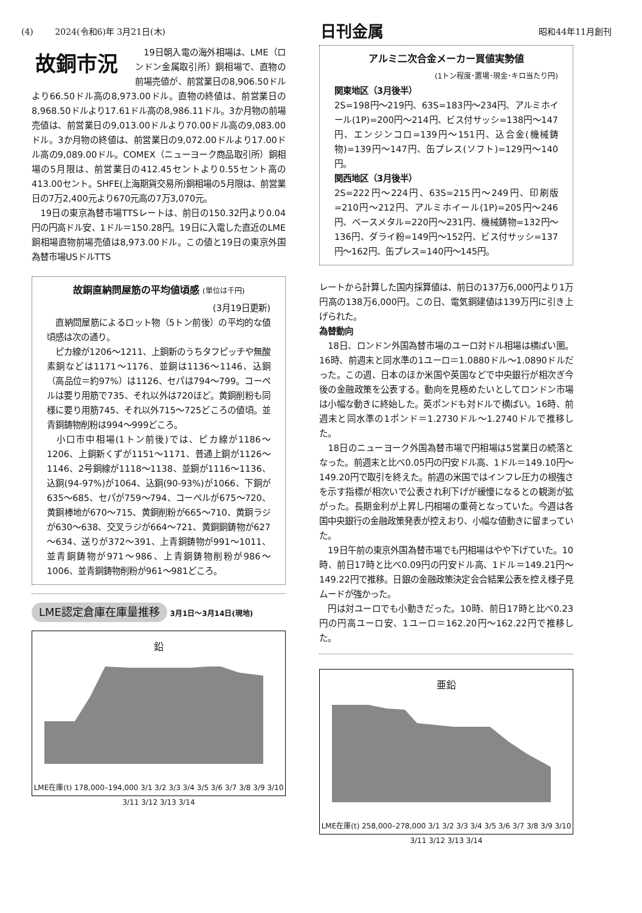(4) 2024(令和6)年 3月21日(木) 日刊金属 昭和44年11月創刊
故銅市況
　19日朝入電の海外相場は、LME（ロンドン金属取引所）銅相場で、直物の前場売値が、前営業日の8,906.50ドルより66.50ドル高の8,973.00ドル。直物の終値は、前営業日の8,968.50ドルより17.61ドル高の8,986.11ドル。3か月物の前場売値は、前営業日の9,013.00ドルより70.00ドル高の9,083.00ドル。3か月物の終値は、前営業日の9,072.00ドルより17.00ドル高の9,089.00ドル。COMEX（ニューヨーク商品取引所）銅相場の5月限は、前営業日の412.45セントより0.55セント高の413.00セント。SHFE(上海期貨交易所)銅相場の5月限は、前営業日の7万2,400元より670元高の7万3,070元。
　19日の東京為替市場TTSレートは、前日の150.32円より0.04円の円高ドル安、1ドル＝150.28円。19日に入電した直近のLME銅相場直物前場売値は8,973.00ドル。この値と19日の東京外国為替市場USドルTTS
故銅直納問屋筋の平均値頃感 (単位は千円)
(3月19日更新)
　直納問屋筋によるロット物（5トン前後）の平均的な値頃感は次の通り。
　ピカ線が1206～1211、上銅新のうちタフピッチや無酸素銅などは1171～1176、並銅は1136～1146、込銅（高品位＝約97%）は1126、セパは794～799。コーペルは要り用筋で735、それ以外は720ほど。黄銅削粉も同様に要り用筋745、それ以外715～725どころの値頃。並青銅鋳物削粉は994～999どころ。
　小口市中相場(1トン前後)では、ピカ線が1186～1206、上銅新くずが1151～1171、普通上銅が1126～1146、2号銅線が1118～1138、並銅が1116～1136、込銅(94-97%)が1064、込銅(90-93%)が1066、下銅が635～685、セパが759～794、コーペルが675～720、黄銅棒地が670～715、黄銅削粉が665～710、黄銅ラジが630～638、交叉ラジが664～721、黄銅銅鋳物が627～634、送りが372～391、上青銅鋳物が991～1011、並青銅鋳物が971～986、上青銅鋳物削粉が986～1006、並青銅鋳物削粉が961～981どころ。
LME認定倉庫在庫量推移 3月1日～3月14日(現地)
鉛
LME在庫(t) 178,000–194,000 3/1 3/2 3/3 3/4 3/5 3/6 3/7 3/8 3/9 3/10 3/11 3/12 3/13 3/14
アルミ二次合金メーカー買値実勢値
(1トン程度･置場･現金･キロ当たり円)
関東地区（3月後半）
2S=198円～219円、63S=183円～234円、アルミホイール(1P)=200円～214円、ビス付サッシ=138円～147円、エンジンコロ=139円～151円、込合金(機械鋳物)=139円～147円、缶プレス(ソフト)=129円～140円。
関西地区（3月後半）
2S=222円～224円、63S=215円～249円、印刷版=210円～212円、アルミホイール(1P)=205円～246円、ベースメタル=220円～231円、機械鋳物=132円～136円、ダライ粉=149円～152円、ビス付サッシ=137円～162円、缶プレス=140円～145円。
レートから計算した国内採算値は、前日の137万6,000円より1万円高の138万6,000円。この日、電気銅建値は139万円に引き上げられた。
為替動向
　18日、ロンドン外国為替市場のユーロ対ドル相場は横ばい圏。16時、前週末と同水準の1ユーロ＝1.0880ドル～1.0890ドルだった。この週、日本のほか米国や英国などで中央銀行が相次ぎ今後の金融政策を公表する。動向を見極めたいとしてロンドン市場は小幅な動きに終始した。英ポンドも対ドルで横ばい。16時、前週末と同水準の1ポンド＝1.2730ドル～1.2740ドルで推移した。
　18日のニューヨーク外国為替市場で円相場は5営業日の続落となった。前週末と比べ0.05円の円安ドル高、1ドル＝149.10円～149.20円で取引を終えた。前週の米国ではインフレ圧力の根強さを示す指標が相次いで公表され利下げが緩慢になるとの観測が拡がった。長期金利が上昇し円相場の重荷となっていた。今週は各国中央銀行の金融政策発表が控えおり、小幅な値動きに留まっていた。
　19日午前の東京外国為替市場でも円相場はやや下げていた。10時、前日17時と比べ0.09円の円安ドル高、1ドル＝149.21円～149.22円で推移。日銀の金融政策決定会合結果公表を控え様子見ムードが強かった。
　円は対ユーロでも小動きだった。10時、前日17時と比べ0.23円の円高ユーロ安、1ユーロ＝162.20円～162.22円で推移した。
亜鉛
LME在庫(t) 258,000–278,000 3/1 3/2 3/3 3/4 3/5 3/6 3/7 3/8 3/9 3/10 3/11 3/12 3/13 3/14